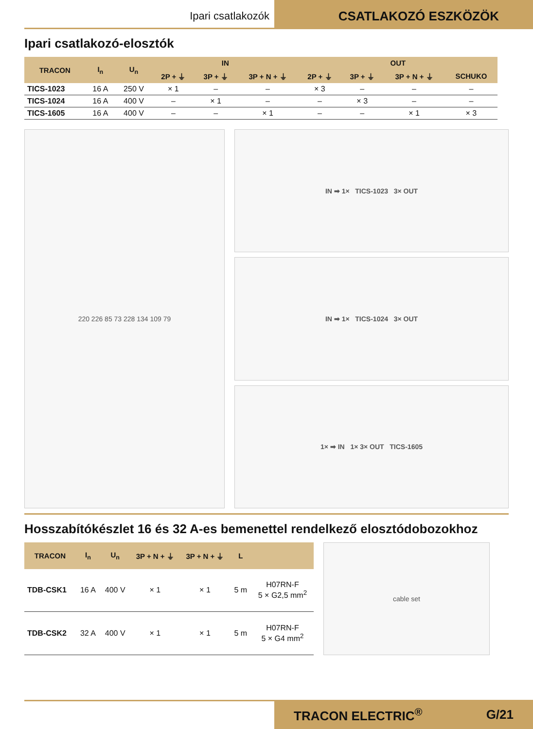Ipari csatlakozók
CSATLAKOZÓ ESZKÖZÖK
Ipari csatlakozó-elosztók
| TRACON | I<sub>n</sub> | U<sub>n</sub> | IN | | | OUT | | | |
| --- | --- | --- | --- | --- | --- | --- | --- | --- | --- |
| | | | 2P + ⏚ | 3P + ⏚ | 3P + N + ⏚ | 2P + ⏚ | 3P + ⏚ | 3P + N + ⏚ | SCHUKO |
| TICS-1023 | 16 A | 250 V | × 1 | – | – | × 3 | – | – | – |
| TICS-1024 | 16 A | 400 V | – | × 1 | – | – | × 3 | – | – |
| TICS-1605 | 16 A | 400 V | – | – | × 1 | – | – | × 1 | × 3 |
220 226 85 73 228 134 109 79 IN ➡ 1× TICS-1023 3× OUT
IN ➡ 1× TICS-1024 3× OUT
1× ➡ IN 1× 3× OUT TICS-1605
Hosszabítókészlet 16 és 32 A-es bemenettel rendelkező elosztódobozokhoz
| TRACON | I<sub>n</sub> | U<sub>n</sub> | 3P + N + ⏚ | 3P + N + ⏚ | L | |
| --- | --- | --- | --- | --- | --- | --- |
| TDB-CSK1 | 16 A | 400 V | × 1 | × 1 | 5 m | H07RN-F 5 × G2,5 mm<sup>2</sup> |
| TDB-CSK2 | 32 A | 400 V | × 1 | × 1 | 5 m | H07RN-F 5 × G4 mm<sup>2</sup> |
cable set
TRACON ELECTRIC<sup>®</sup> G/21